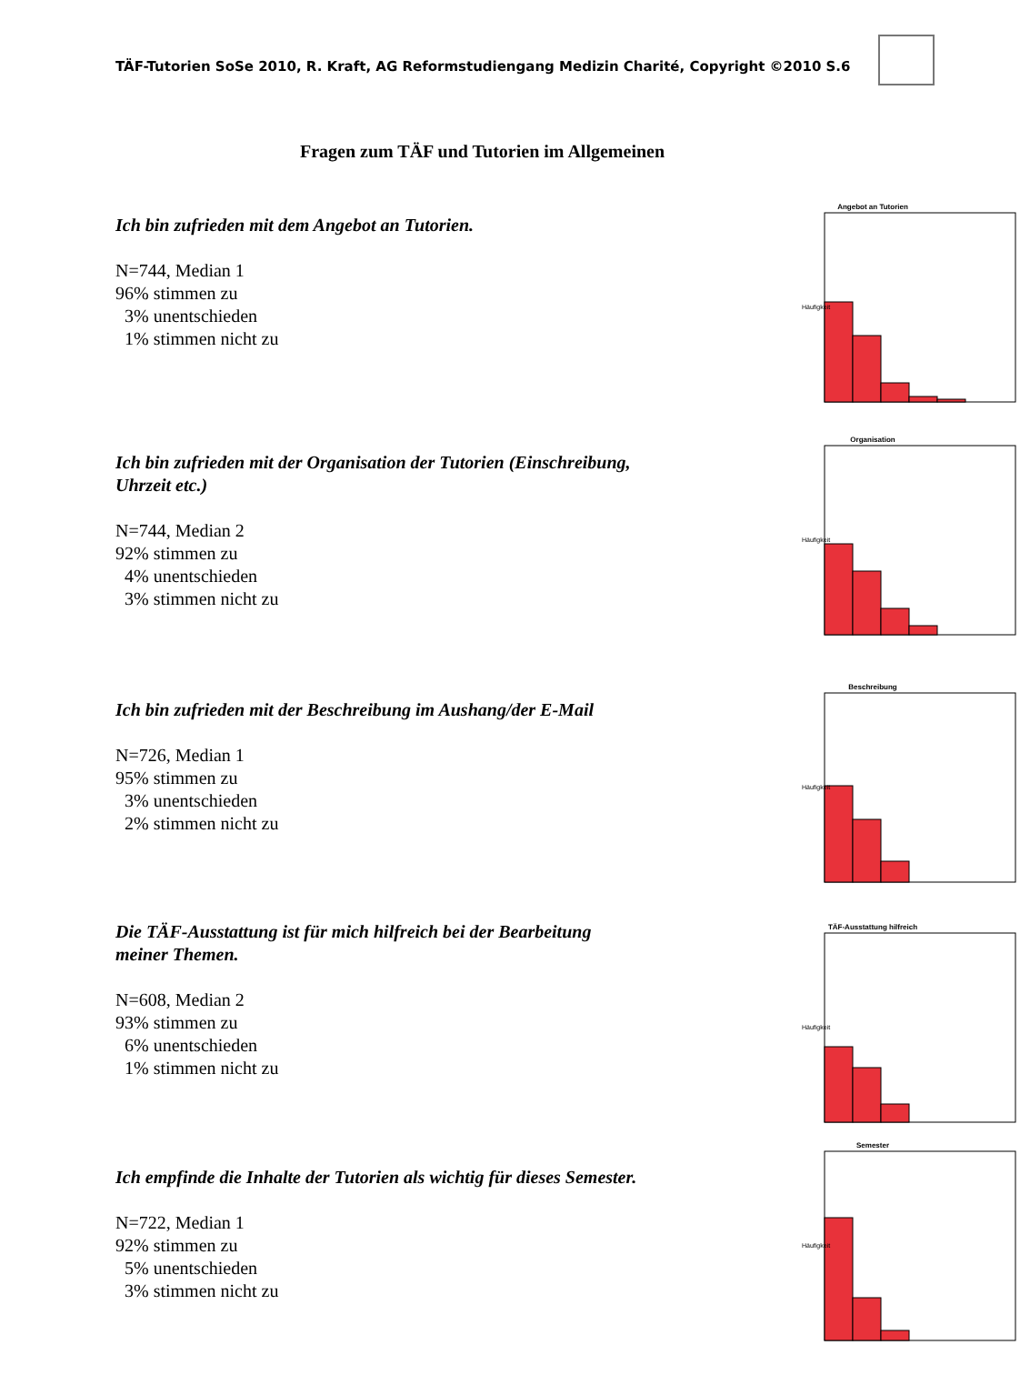TÄF-Tutorien SoSe 2010, R. Kraft, AG Reformstudiengang Medizin Charité, Copyright ©2010 S.6
Fragen zum TÄF und Tutorien im Allgemeinen
Ich bin zufrieden mit dem Angebot an Tutorien.
N=744, Median 1 96% stimmen zu 3% unentschieden 1% stimmen nicht zu
Angebot an Tutorien
Häufigkeit
Ich bin zufrieden mit der Organisation der Tutorien (Einschreibung, Uhrzeit etc.)
N=744, Median 2 92% stimmen zu 4% unentschieden 3% stimmen nicht zu
Organisation
Häufigkeit
Ich bin zufrieden mit der Beschreibung im Aushang/der E-Mail
N=726, Median 1 95% stimmen zu 3% unentschieden 2% stimmen nicht zu
Beschreibung
Häufigkeit
Die TÄF-Ausstattung ist für mich hilfreich bei der Bearbeitung meiner Themen.
N=608, Median 2 93% stimmen zu 6% unentschieden 1% stimmen nicht zu
TÄF-Ausstattung hilfreich
Häufigkeit
Ich empfinde die Inhalte der Tutorien als wichtig für dieses Semester.
N=722, Median 1 92% stimmen zu 5% unentschieden 3% stimmen nicht zu
Semester
Häufigkeit